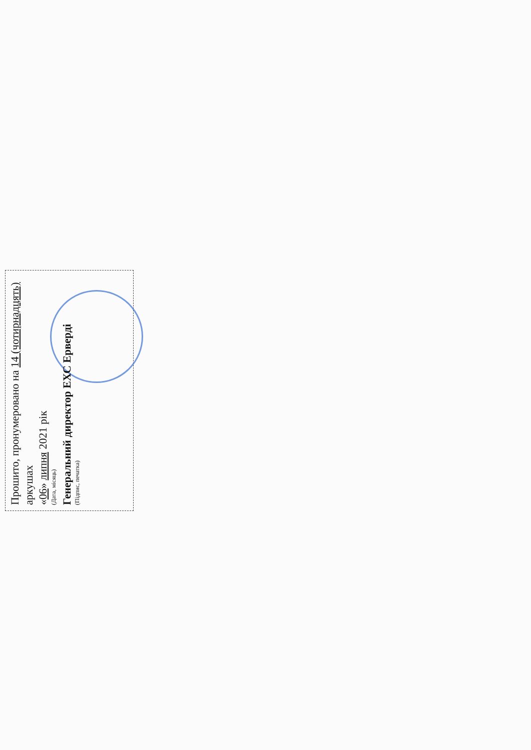Прошито, пронумеровано на 14 (чотирнадцять) аркушах
«06» липня 2021 рік
(Дата, місяць)
Генеральний директор ЕХС Ерверді
(Підпис, печатка)